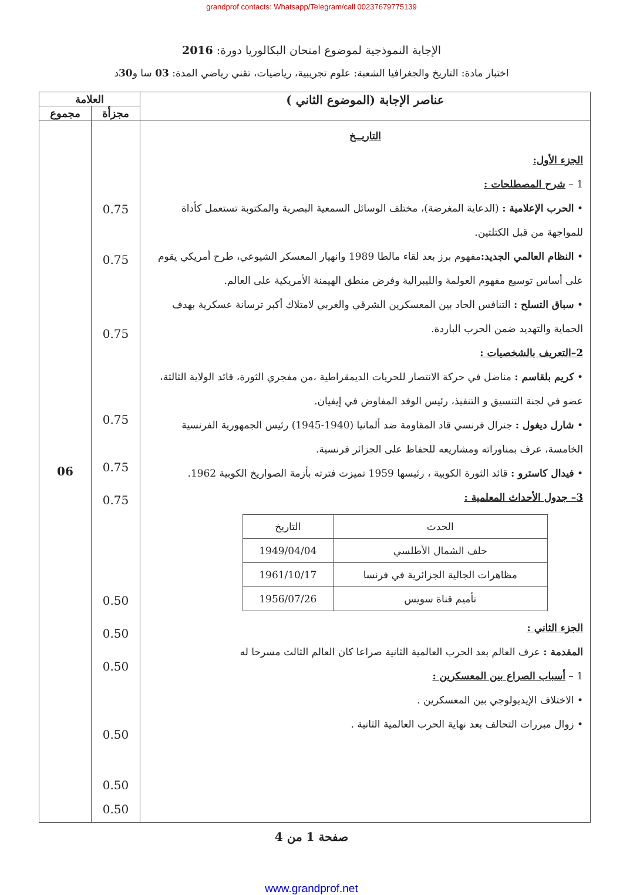grandprof contacts: Whatsapp/Telegram/call 00237679775139
الإجابة النموذجية لموضوع امتحان البكالوريا دورة: 2016
اختبار مادة: التاريخ والجغرافيا الشعبة: علوم تجريبية، رياضيات، تقني رياضي المدة: 03 سا و30د
| عناصر الإجابة (الموضوع الثاني ) | العلامة | |
| --- | --- | --- |
| | مجزأة | مجموع |
| التاريــخ الجزء الأول: 1 – شرح المصطلحات : • الحرب الإعلامية : (الدعاية المغرضة)، مختلف الوسائل السمعية البصرية والمكتوبة تستعمل كأداة للمواجهة من قبل الكتلتين. • النظام العالمي الجديد: مفهوم برز بعد لقاء مالطا 1989 وانهيار المعسكر الشيوعي، طرح أمريكي يقوم على أساس توسيع مفهوم العولمة والليبرالية وفرض منطق الهيمنة الأمريكية على العالم. • سباق التسلح : التنافس الحاد بين المعسكرين الشرقي والغربي لامتلاك أكبر ترسانة عسكرية بهدف الحماية والتهديد ضمن الحرب الباردة. 2–التعريف بالشخصيات : • كريم بلقاسم : مناضل في حركة الانتصار للحريات الديمقراطية ،من مفجري الثورة، قائد الولاية الثالثة، عضو في لجنة التنسيق و التنفيذ، رئيس الوفد المفاوض في إيفيان. • شارل ديغول : جنرال فرنسي قاد المقاومة ضد ألمانيا (1940-1945) رئيس الجمهورية الفرنسية الخامسة، عرف بمناوراته ومشاريعه للحفاظ على الجزائر فرنسية. • فيدال كاسترو : قائد الثورة الكوبية ، رئيسها 1959 تميزت فترته بأزمة الصواريخ الكوبية 1962. 3– جدول الأحداث المعلمية : / الحدث / التاريخ / / حلف الشمال الأطلسي / 1949/04/04 / / مظاهرات الجالية الجزائرية في فرنسا / 1961/10/17 / / تأميم قناة سويس / 1956/07/26 / الجزء الثاني : المقدمة : عرف العالم بعد الحرب العالمية الثانية صراعا كان العالم الثالث مسرحا له 1 – أسباب الصراع بين المعسكرين : • الاختلاف الإيديولوجي بين المعسكرين . • زوال مبررات التحالف بعد نهاية الحرب العالمية الثانية . | 0.75 0.75 0.75 0.75 0.75 0.75 0.50 0.50 0.50 0.50 0.50 0.50 | 06 |
صفحة 1 من 4
www.grandprof.net